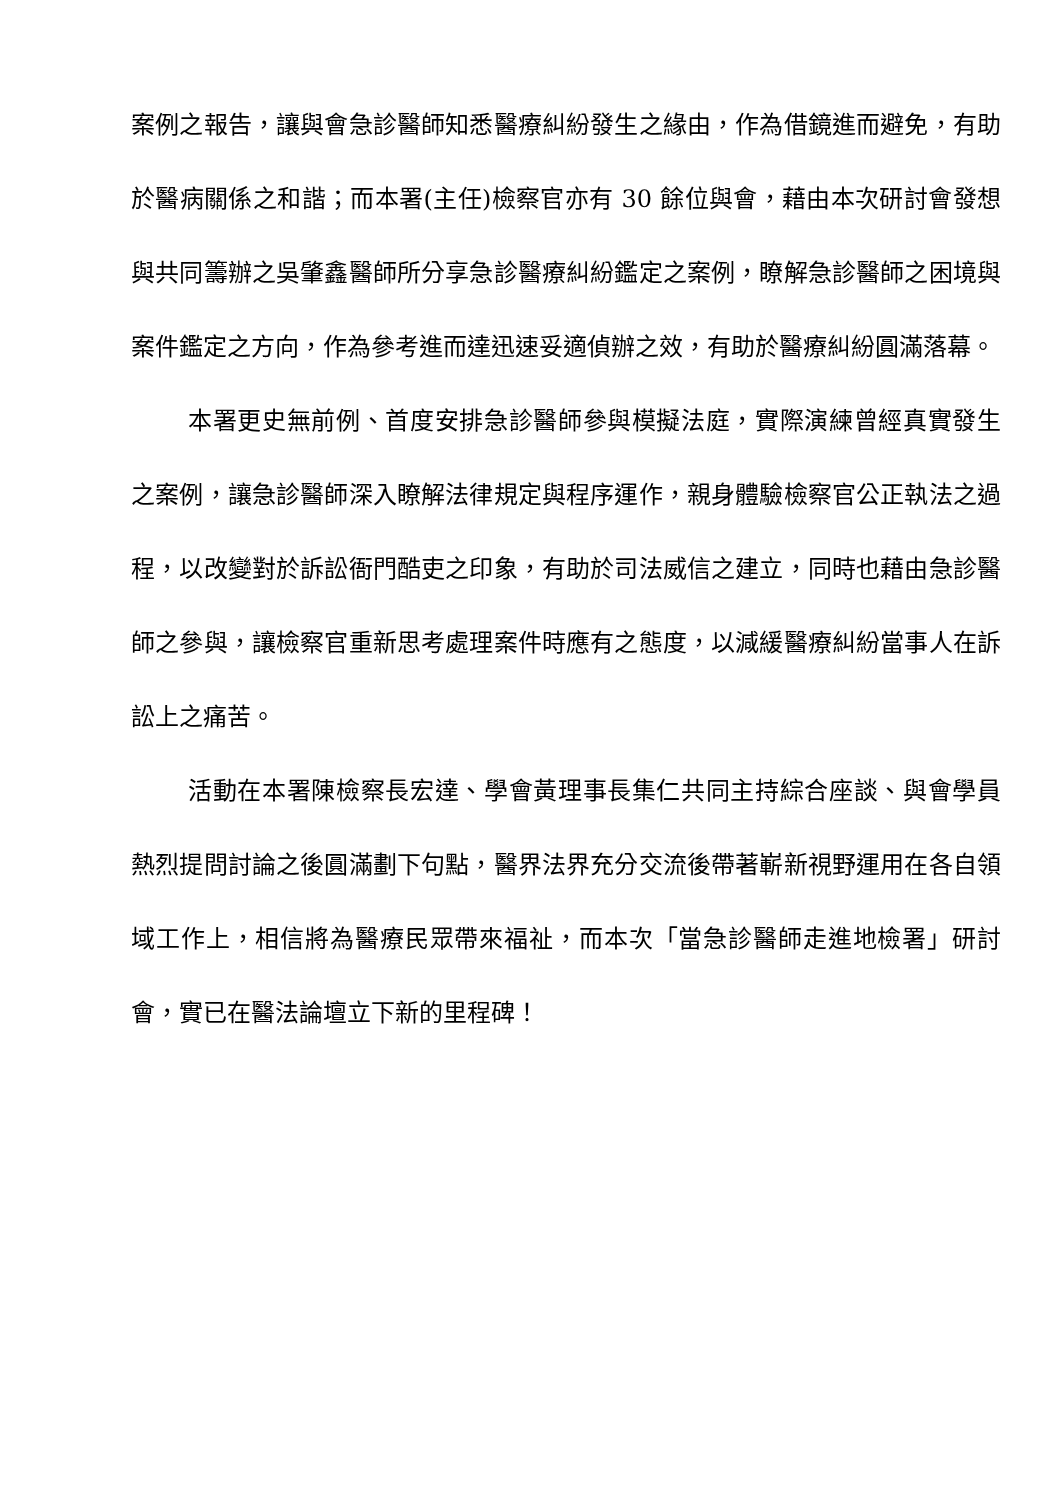案例之報告，讓與會急診醫師知悉醫療糾紛發生之緣由，作為借鏡進而避免，有助於醫病關係之和諧；而本署(主任)檢察官亦有 30 餘位與會，藉由本次研討會發想與共同籌辦之吳肇鑫醫師所分享急診醫療糾紛鑑定之案例，瞭解急診醫師之困境與案件鑑定之方向，作為參考進而達迅速妥適偵辦之效，有助於醫療糾紛圓滿落幕。
本署更史無前例、首度安排急診醫師參與模擬法庭，實際演練曾經真實發生之案例，讓急診醫師深入瞭解法律規定與程序運作，親身體驗檢察官公正執法之過程，以改變對於訴訟衙門酷吏之印象，有助於司法威信之建立，同時也藉由急診醫師之參與，讓檢察官重新思考處理案件時應有之態度，以減緩醫療糾紛當事人在訴訟上之痛苦。
活動在本署陳檢察長宏達、學會黃理事長集仁共同主持綜合座談、與會學員熱烈提問討論之後圓滿劃下句點，醫界法界充分交流後帶著嶄新視野運用在各自領域工作上，相信將為醫療民眾帶來福祉，而本次「當急診醫師走進地檢署」研討會，實已在醫法論壇立下新的里程碑！